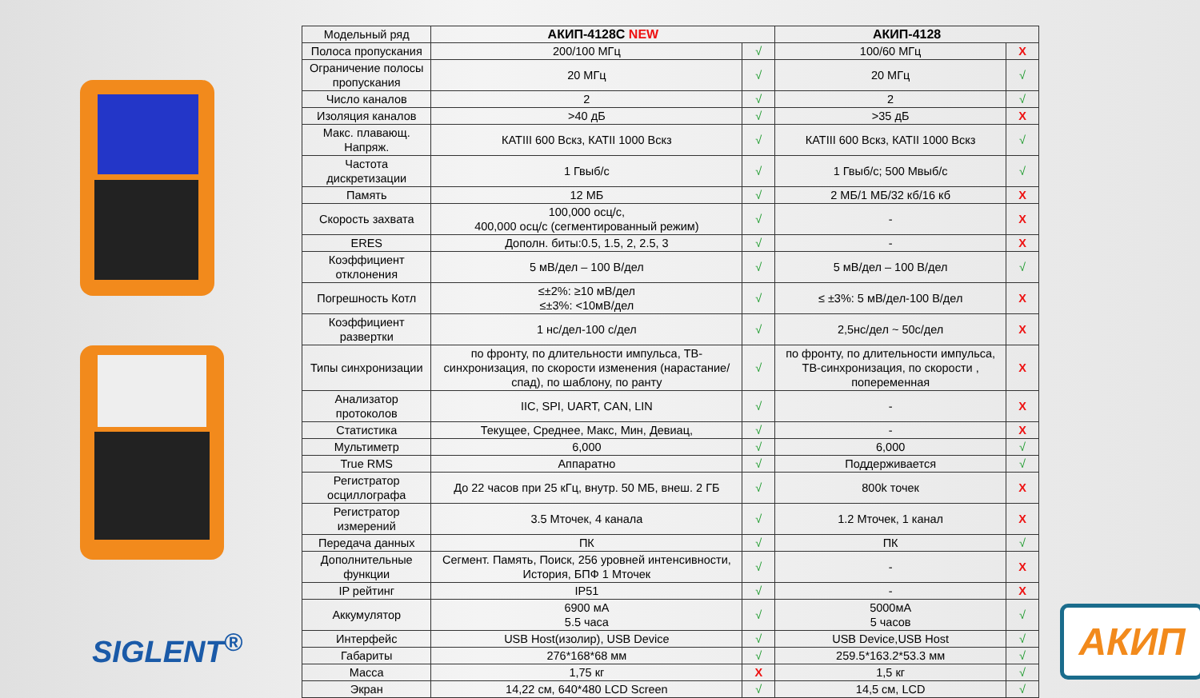SIGLENT<sup>®</sup>
| Модельный ряд | АКИП-4128С NEW | | АКИП-4128 | |
| Полоса пропускания | 200/100 МГц | √ | 100/60 МГц | X |
| Ограничение полосы пропускания | 20 МГц | √ | 20 МГц | √ |
| Число каналов | 2 | √ | 2 | √ |
| Изоляция каналов | >40 дБ | √ | >35 дБ | X |
| Макс. плавающ. Напряж. | КАТIII 600 Вскз, КАТII 1000 Вскз | √ | КАТIII 600 Вскз, КАТII 1000 Вскз | √ |
| Частота дискретизации | 1 Гвыб/с | √ | 1 Гвыб/с; 500 Мвыб/с | √ |
| Память | 12 МБ | √ | 2 МБ/1 МБ/32 кб/16 кб | X |
| Скорость захвата | 100,000 осц/с, 400,000 осц/с (сегментированный режим) | √ | - | X |
| ERES | Дополн. биты:0.5, 1.5, 2, 2.5, 3 | √ | - | X |
| Коэффициент отклонения | 5 мВ/дел – 100 В/дел | √ | 5 мВ/дел – 100 В/дел | √ |
| Погрешность Котл | ≤±2%: ≥10 мВ/дел ≤±3%: <10мВ/дел | √ | ≤ ±3%: 5 мВ/дел-100 В/дел | X |
| Коэффициент развертки | 1 нс/дел-100 с/дел | √ | 2,5нс/дел ~ 50с/дел | X |
| Типы синхронизации | по фронту, по длительности импульса, ТВ-синхронизация, по скорости изменения (нарастание/спад), по шаблону, по ранту | √ | по фронту, по длительности импульса, ТВ-синхронизация, по скорости , попеременная | X |
| Анализатор протоколов | IIC, SPI, UART, CAN, LIN | √ | - | X |
| Статистика | Текущее, Среднее, Макс, Мин, Девиац, | √ | - | X |
| Мультиметр | 6,000 | √ | 6,000 | √ |
| True RMS | Аппаратно | √ | Поддерживается | √ |
| Регистратор осциллографа | До 22 часов при 25 кГц, внутр. 50 МБ, внеш. 2 ГБ | √ | 800k точек | X |
| Регистратор измерений | 3.5 Мточек, 4 канала | √ | 1.2 Мточек, 1 канал | X |
| Передача данных | ПК | √ | ПК | √ |
| Дополнительные функции | Сегмент. Память, Поиск, 256 уровней интенсивности, История, БПФ 1 Мточек | √ | - | X |
| IP рейтинг | IP51 | √ | - | X |
| Аккумулятор | 6900 мА 5.5 часа | √ | 5000мА 5 часов | √ |
| Интерфейс | USB Host(изолир), USB Device | √ | USB Device,USB Host | √ |
| Габариты | 276*168*68 мм | √ | 259.5*163.2*53.3 мм | √ |
| Масса | 1,75 кг | X | 1,5 кг | √ |
| Экран | 14,22 см, 640*480 LCD Screen | √ | 14,5 см, LCD | √ |
АКИП